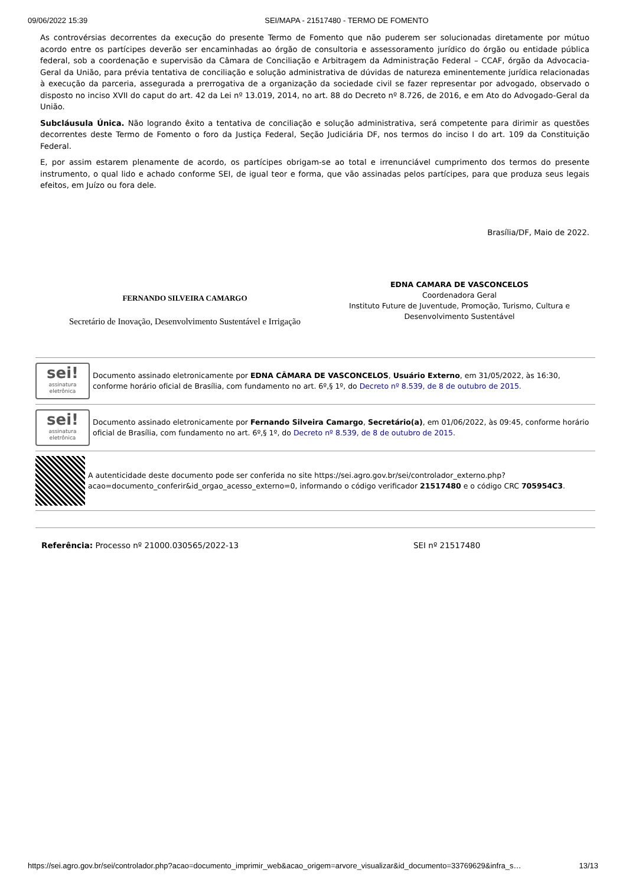09/06/2022 15:39 SEI/MAPA - 21517480 - TERMO DE FOMENTO
As controvérsias decorrentes da execução do presente Termo de Fomento que não puderem ser solucionadas diretamente por mútuo acordo entre os partícipes deverão ser encaminhadas ao órgão de consultoria e assessoramento jurídico do órgão ou entidade pública federal, sob a coordenação e supervisão da Câmara de Conciliação e Arbitragem da Administração Federal – CCAF, órgão da Advocacia-Geral da União, para prévia tentativa de conciliação e solução administrativa de dúvidas de natureza eminentemente jurídica relacionadas à execução da parceria, assegurada a prerrogativa de a organização da sociedade civil se fazer representar por advogado, observado o disposto no inciso XVII do caput do art. 42 da Lei nº 13.019, 2014, no art. 88 do Decreto nº 8.726, de 2016, e em Ato do Advogado-Geral da União.
Subcláusula Única. Não logrando êxito a tentativa de conciliação e solução administrativa, será competente para dirimir as questões decorrentes deste Termo de Fomento o foro da Justiça Federal, Seção Judiciária DF, nos termos do inciso I do art. 109 da Constituição Federal.
E, por assim estarem plenamente de acordo, os partícipes obrigam-se ao total e irrenunciável cumprimento dos termos do presente instrumento, o qual lido e achado conforme SEI, de igual teor e forma, que vão assinadas pelos partícipes, para que produza seus legais efeitos, em Juízo ou fora dele.
Brasília/DF, Maio de 2022.
FERNANDO SILVEIRA CAMARGO
Secretário de Inovação, Desenvolvimento Sustentável e Irrigação
EDNA CAMARA DE VASCONCELOS
Coordenadora Geral
Instituto Future de Juventude, Promoção, Turismo, Cultura e Desenvolvimento Sustentável
sei!
assinatura eletrônica
Documento assinado eletronicamente por EDNA CÂMARA DE VASCONCELOS, Usuário Externo, em 31/05/2022, às 16:30, conforme horário oficial de Brasília, com fundamento no art. 6º,§ 1º, do Decreto nº 8.539, de 8 de outubro de 2015.
sei!
assinatura eletrônica
Documento assinado eletronicamente por Fernando Silveira Camargo, Secretário(a), em 01/06/2022, às 09:45, conforme horário oficial de Brasília, com fundamento no art. 6º,§ 1º, do Decreto nº 8.539, de 8 de outubro de 2015.
A autenticidade deste documento pode ser conferida no site https://sei.agro.gov.br/sei/controlador_externo.php?acao=documento_conferir&id_orgao_acesso_externo=0, informando o código verificador 21517480 e o código CRC 705954C3.
Referência: Processo nº 21000.030565/2022-13 SEI nº 21517480
https://sei.agro.gov.br/sei/controlador.php?acao=documento_imprimir_web&acao_origem=arvore_visualizar&id_documento=33769629&infra_s… 13/13